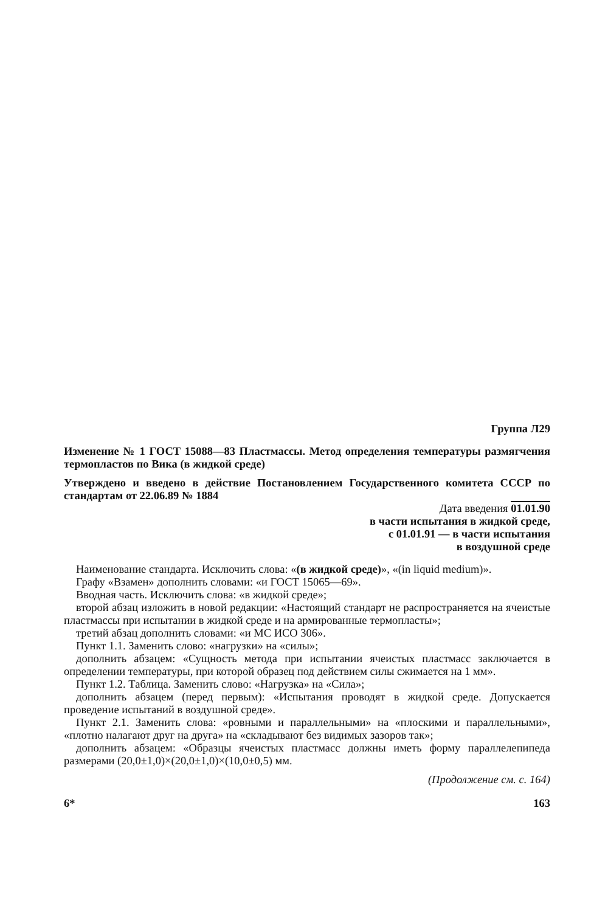Группа Л29
Изменение № 1 ГОСТ 15088—83 Пластмассы. Метод определения температуры размягчения термопластов по Вика (в жидкой среде)
Утверждено и введено в действие Постановлением Государственного комитета СССР по стандартам от 22.06.89 № 1884
Дата введения 01.01.90
в части испытания в жидкой среде,
с 01.01.91 — в части испытания
в воздушной среде
Наименование стандарта. Исключить слова: «(в жидкой среде)», «(in liquid medium)».
Графу «Взамен» дополнить словами: «и ГОСТ 15065—69».
Вводная часть. Исключить слова: «в жидкой среде»;
второй абзац изложить в новой редакции: «Настоящий стандарт не распространяется на ячеистые пластмассы при испытании в жидкой среде и на армированные термопласты»;
третий абзац дополнить словами: «и МС ИСО 306».
Пункт 1.1. Заменить слово: «нагрузки» на «силы»;
дополнить абзацем: «Сущность метода при испытании ячеистых пластмасс заключается в определении температуры, при которой образец под действием силы сжимается на 1 мм».
Пункт 1.2. Таблица. Заменить слово: «Нагрузка» на «Сила»;
дополнить абзацем (перед первым): «Испытания проводят в жидкой среде. Допускается проведение испытаний в воздушной среде».
Пункт 2.1. Заменить слова: «ровными и параллельными» на «плоскими и параллельными», «плотно налагают друг на друга» на «складывают без видимых зазоров так»;
дополнить абзацем: «Образцы ячеистых пластмасс должны иметь форму параллелепипеда размерами (20,0±1,0)×(20,0±1,0)×(10,0±0,5) мм.
(Продолжение см. с. 164)
6* 163